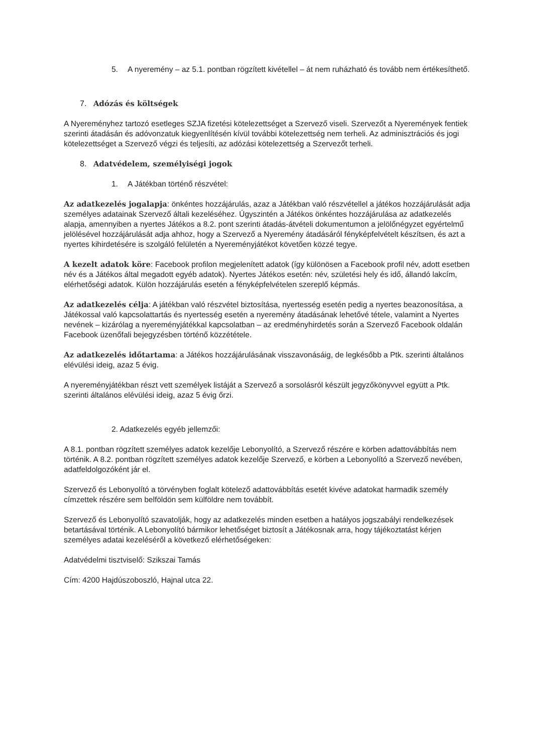5. A nyeremény – az 5.1. pontban rögzített kivétellel – át nem ruházható és tovább nem értékesíthető.
7. Adózás és költségek
A Nyereményhez tartozó esetleges SZJA fizetési kötelezettséget a Szervező viseli. Szervezőt a Nyeremények fentiek szerinti átadásán és adóvonzatuk kiegyenlítésén kívül további kötelezettség nem terheli. Az adminisztrációs és jogi kötelezettséget a Szervező végzi és teljesíti, az adózási kötelezettség a Szervezőt terheli.
8. Adatvédelem, személyiségi jogok
1. A Játékban történő részvétel:
Az adatkezelés jogalapja: önkéntes hozzájárulás, azaz a Játékban való részvétellel a játékos hozzájárulását adja személyes adatainak Szervező általi kezeléséhez. Úgyszintén a Játékos önkéntes hozzájárulása az adatkezelés alapja, amennyiben a nyertes Játékos a 8.2. pont szerinti átadás-átvételi dokumentumon a jelölőnégyzet egyértelmű jelölésével hozzájárulását adja ahhoz, hogy a Szervező a Nyeremény átadásáról fényképfelvételt készítsen, és azt a nyertes kihirdetésére is szolgáló felületén a Nyereményjátékot követően közzé tegye.
A kezelt adatok köre: Facebook profilon megjelenített adatok (így különösen a Facebook profil név, adott esetben név és a Játékos által megadott egyéb adatok). Nyertes Játékos esetén: név, születési hely és idő, állandó lakcím, elérhetőségi adatok. Külön hozzájárulás esetén a fényképfelvételen szereplő képmás.
Az adatkezelés célja: A játékban való részvétel biztosítása, nyertesség esetén pedig a nyertes beazonosítása, a Játékossal való kapcsolattartás és nyertesség esetén a nyeremény átadásának lehetővé tétele, valamint a Nyertes nevének – kizárólag a nyereményjátékkal kapcsolatban – az eredményhirdetés során a Szervező Facebook oldalán Facebook üzenőfali bejegyzésben történő közzététele.
Az adatkezelés időtartama: a Játékos hozzájárulásának visszavonásáig, de legkésőbb a Ptk. szerinti általános elévülési ideig, azaz 5 évig.
A nyereményjátékban részt vett személyek listáját a Szervező a sorsolásról készült jegyzőkönyvvel együtt a Ptk. szerinti általános elévülési ideig, azaz 5 évig őrzi.
2. Adatkezelés egyéb jellemzői:
A 8.1. pontban rögzített személyes adatok kezelője Lebonyolító, a Szervező részére e körben adattovábbítás nem történik. A 8.2. pontban rögzített személyes adatok kezelője Szervező, e körben a Lebonyolító a Szervező nevében, adatfeldolgozóként jár el.
Szervező és Lebonyolító a törvényben foglalt kötelező adattovábbítás esetét kivéve adatokat harmadik személy címzettek részére sem belföldön sem külföldre nem továbbít.
Szervező és Lebonyolító szavatolják, hogy az adatkezelés minden esetben a hatályos jogszabályi rendelkezések betartásával történik. A Lebonyolító bármikor lehetőséget biztosít a Játékosnak arra, hogy tájékoztatást kérjen személyes adatai kezeléséről a következő elérhetőségeken:
Adatvédelmi tisztviselő: Szikszai Tamás
Cím: 4200 Hajdúszoboszló, Hajnal utca 22.